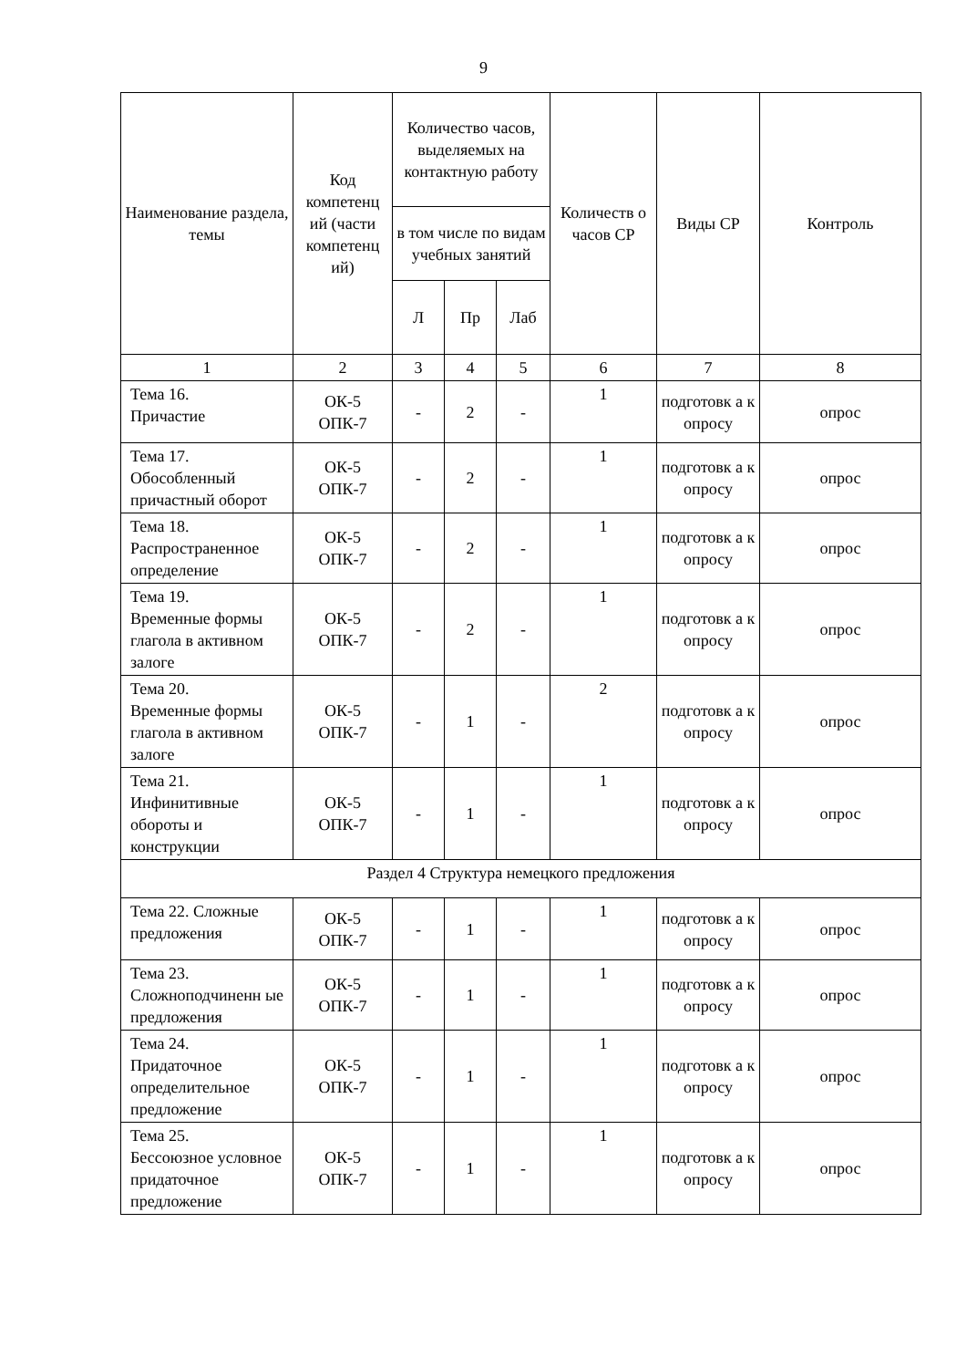9
| Наименование раздела, темы | Код компетенц ий (части компетенц ий) | Количество часов, выделяемых на контактную работу | | | Количеств о часов СР | Виды СР | Контроль |
| --- | --- | --- | --- | --- | --- | --- | --- |
| | | в том числе по видам учебных занятий | | | | | |
| | | Л | Пр | Лаб | | | |
| 1 | 2 | 3 | 4 | 5 | 6 | 7 | 8 |
| Тема 16. Причастие | ОК-5 ОПК-7 | - | 2 | - | 1 | подготовк а к опросу | опрос |
| Тема 17. Обособленный причастный оборот | ОК-5 ОПК-7 | - | 2 | - | 1 | подготовк а к опросу | опрос |
| Тема 18. Распространенное определение | ОК-5 ОПК-7 | - | 2 | - | 1 | подготовк а к опросу | опрос |
| Тема 19. Временные формы глагола в активном залоге | ОК-5 ОПК-7 | - | 2 | - | 1 | подготовк а к опросу | опрос |
| Тема 20. Временные формы глагола в активном залоге | ОК-5 ОПК-7 | - | 1 | - | 2 | подготовк а к опросу | опрос |
| Тема 21. Инфинитивные обороты и конструкции | ОК-5 ОПК-7 | - | 1 | - | 1 | подготовк а к опросу | опрос |
| Раздел 4 Структура немецкого предложения | | | | | | | |
| Тема 22. Сложные предложения | ОК-5 ОПК-7 | - | 1 | - | 1 | подготовк а к опросу | опрос |
| Тема 23. Сложноподчиненн ые предложения | ОК-5 ОПК-7 | - | 1 | - | 1 | подготовк а к опросу | опрос |
| Тема 24. Придаточное определительное предложение | ОК-5 ОПК-7 | - | 1 | - | 1 | подготовк а к опросу | опрос |
| Тема 25. Бессоюзное условное придаточное предложение | ОК-5 ОПК-7 | - | 1 | - | 1 | подготовк а к опросу | опрос |